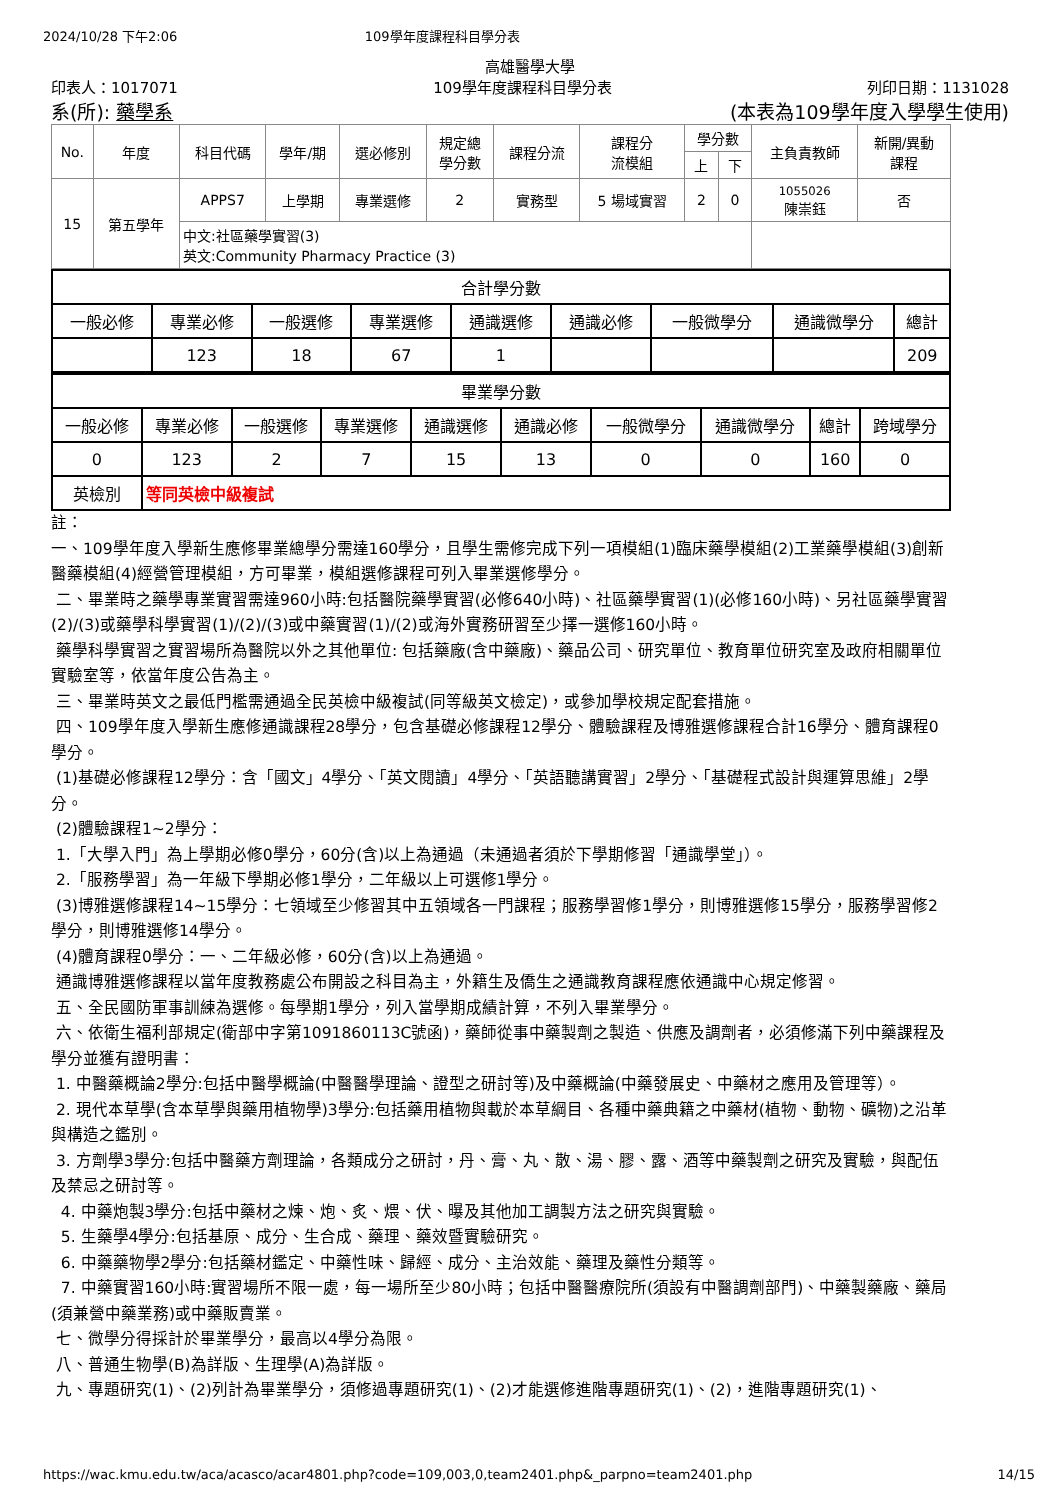2024/10/28 下午2:06 109學年度課程科目學分表
高雄醫學大學
印表人：1017071 109學年度課程科目學分表 列印日期：1131028
系(所): 藥學系 (本表為109學年度入學學生使用)
| No. | 年度 | 科目代碼 | 學年/期 | 選必修別 | 規定總 學分數 | 課程分流 | 課程分 流模組 | 學分數 | | 主負責教師 | 新開/異動 課程 |
| --- | --- | --- | --- | --- | --- | --- | --- | --- | --- | --- | --- |
| | | | | | | | | 上 | 下 | | |
| 15 | 第五學年 | APPS7 | 上學期 | 專業選修 | 2 | 實務型 | 5 場域實習 | 2 | 0 | 1055026 陳崇鈺 | 否 |
| | | 中文:社區藥學實習(3) 英文:Community Pharmacy Practice (3) | | | | | | | | | |
| 合計學分數 | | | | | | | | |
| --- | --- | --- | --- | --- | --- | --- | --- | --- |
| 一般必修 | 專業必修 | 一般選修 | 專業選修 | 通識選修 | 通識必修 | 一般微學分 | 通識微學分 | 總計 |
| | 123 | 18 | 67 | 1 | | | | 209 |
| 畢業學分數 | | | | | | | | | |
| --- | --- | --- | --- | --- | --- | --- | --- | --- | --- |
| 一般必修 | 專業必修 | 一般選修 | 專業選修 | 通識選修 | 通識必修 | 一般微學分 | 通識微學分 | 總計 | 跨域學分 |
| 0 | 123 | 2 | 7 | 15 | 13 | 0 | 0 | 160 | 0 |
| 英檢別 | 等同英檢中級複試 | | | | | | | | |
註：
一、109學年度入學新生應修畢業總學分需達160學分，且學生需修完成下列一項模組(1)臨床藥學模組(2)工業藥學模組(3)創新醫藥模組(4)經營管理模組，方可畢業，模組選修課程可列入畢業選修學分。
二、畢業時之藥學專業實習需達960小時:包括醫院藥學實習(必修640小時)、社區藥學實習(1)(必修160小時)、另社區藥學實習(2)/(3)或藥學科學實習(1)/(2)/(3)或中藥實習(1)/(2)或海外實務研習至少擇一選修160小時。
藥學科學實習之實習場所為醫院以外之其他單位: 包括藥廠(含中藥廠)、藥品公司、研究單位、教育單位研究室及政府相關單位實驗室等，依當年度公告為主。
三、畢業時英文之最低門檻需通過全民英檢中級複試(同等級英文檢定)，或參加學校規定配套措施。
四、109學年度入學新生應修通識課程28學分，包含基礎必修課程12學分、體驗課程及博雅選修課程合計16學分、體育課程0學分。
(1)基礎必修課程12學分：含「國文」4學分、「英文閱讀」4學分、「英語聽講實習」2學分、「基礎程式設計與運算思維」2學分。
(2)體驗課程1~2學分：
1.「大學入門」為上學期必修0學分，60分(含)以上為通過（未通過者須於下學期修習「通識學堂」）。
2.「服務學習」為一年級下學期必修1學分，二年級以上可選修1學分。
(3)博雅選修課程14~15學分：七領域至少修習其中五領域各一門課程；服務學習修1學分，則博雅選修15學分，服務學習修2學分，則博雅選修14學分。
(4)體育課程0學分：一、二年級必修，60分(含)以上為通過。
通識博雅選修課程以當年度教務處公布開設之科目為主，外籍生及僑生之通識教育課程應依通識中心規定修習。
五、全民國防軍事訓練為選修。每學期1學分，列入當學期成績計算，不列入畢業學分。
六、依衛生福利部規定(衛部中字第1091860113C號函)，藥師從事中藥製劑之製造、供應及調劑者，必須修滿下列中藥課程及學分並獲有證明書：
1. 中醫藥概論2學分:包括中醫學概論(中醫醫學理論、證型之研討等)及中藥概論(中藥發展史、中藥材之應用及管理等）。
2. 現代本草學(含本草學與藥用植物學)3學分:包括藥用植物與載於本草綱目、各種中藥典籍之中藥材(植物、動物、礦物)之沿革與構造之鑑別。
3. 方劑學3學分:包括中醫藥方劑理論，各類成分之研討，丹、膏、丸、散、湯、膠、露、酒等中藥製劑之研究及實驗，與配伍及禁忌之研討等。
4. 中藥炮製3學分:包括中藥材之煉、炮、炙、煨、伏、曝及其他加工調製方法之研究與實驗。
5. 生藥學4學分:包括基原、成分、生合成、藥理、藥效暨實驗研究。
6. 中藥藥物學2學分:包括藥材鑑定、中藥性味、歸經、成分、主治效能、藥理及藥性分類等。
7. 中藥實習160小時:實習場所不限一處，每一場所至少80小時；包括中醫醫療院所(須設有中醫調劑部門)、中藥製藥廠、藥局(須兼營中藥業務)或中藥販賣業。
七、微學分得採計於畢業學分，最高以4學分為限。
八、普通生物學(B)為詳版、生理學(A)為詳版。
九、專題研究(1)、(2)列計為畢業學分，須修過專題研究(1)、(2)才能選修進階專題研究(1)、(2)，進階專題研究(1)、
https://wac.kmu.edu.tw/aca/acasco/acar4801.php?code=109,003,0,team2401.php&_parpno=team2401.php 14/15